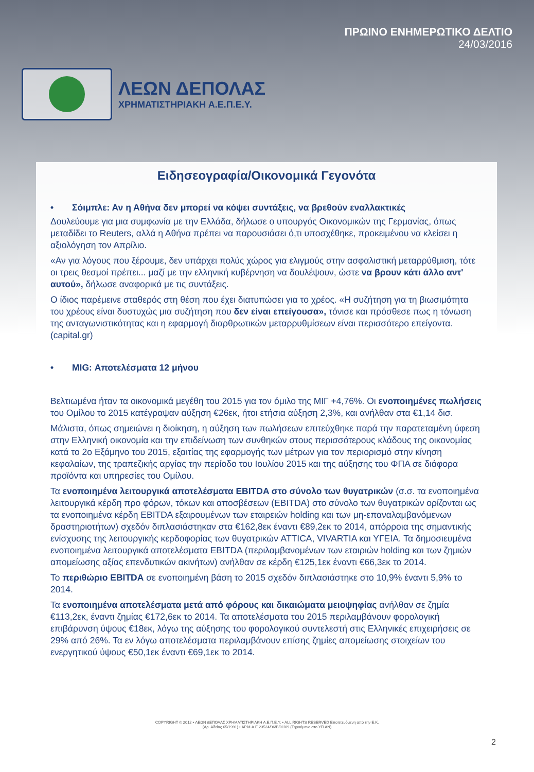ΛΕΩΝ ΔΕΠΟΛΑΣ
ΧΡΗΜΑΤΙΣΤΗΡΙΑΚΗ Α.Ε.Π.Ε.Υ.
ΠΡΩΙΝΟ ΕΝΗΜΕΡΩΤΙΚΟ ΔΕΛΤΙΟ
24/03/2016
Ειδησεογραφία/Οικονομικά Γεγονότα
• Σόιμπλε: Αν η Αθήνα δεν μπορεί να κόψει συντάξεις, να βρεθούν εναλλακτικές
Δουλεύουμε για μια συμφωνία με την Ελλάδα, δήλωσε ο υπουργός Οικονομικών της Γερμανίας, όπως μεταδίδει το Reuters, αλλά η Αθήνα πρέπει να παρουσιάσει ό,τι υποσχέθηκε, προκειμένου να κλείσει η αξιολόγηση τον Απρίλιο.
«Αν για λόγους που ξέρουμε, δεν υπάρχει πολύς χώρος για ελιγμούς στην ασφαλιστική μεταρρύθμιση, τότε οι τρεις θεσμοί πρέπει... μαζί με την ελληνική κυβέρνηση να δουλέψουν, ώστε να βρουν κάτι άλλο αντ' αυτού», δήλωσε αναφορικά με τις συντάξεις.
Ο ίδιος παρέμεινε σταθερός στη θέση που έχει διατυπώσει για το χρέος. «Η συζήτηση για τη βιωσιμότητα του χρέους είναι δυστυχώς μια συζήτηση που δεν είναι επείγουσα», τόνισε και πρόσθεσε πως η τόνωση της ανταγωνιστικότητας και η εφαρμογή διαρθρωτικών μεταρρυθμίσεων είναι περισσότερο επείγοντα. (capital.gr)
• MIG: Αποτελέσματα 12 μήνου
Βελτιωμένα ήταν τα οικονομικά μεγέθη του 2015 για τον όμιλο της ΜΙΓ +4,76%. Οι ενοποιημένες πωλήσεις του Ομίλου το 2015 κατέγραψαν αύξηση €26εκ, ήτοι ετήσια αύξηση 2,3%, και ανήλθαν στα €1,14 δισ.
Μάλιστα, όπως σημειώνει η διοίκηση, η αύξηση των πωλήσεων επιτεύχθηκε παρά την παρατεταμένη ύφεση στην Ελληνική οικονομία και την επιδείνωση των συνθηκών στους περισσότερους κλάδους της οικονομίας κατά το 2ο Εξάμηνο του 2015, εξαιτίας της εφαρμογής των μέτρων για τον περιορισμό στην κίνηση κεφαλαίων, της τραπεζικής αργίας την περίοδο του Ιουλίου 2015 και της αύξησης του ΦΠΑ σε διάφορα προϊόντα και υπηρεσίες του Ομίλου.
Τα ενοποιημένα λειτουργικά αποτελέσματα EBITDA στο σύνολο των θυγατρικών (σ.σ. τα ενοποιημένα λειτουργικά κέρδη προ φόρων, τόκων και αποσβέσεων (EBITDA) στο σύνολο των θυγατρικών ορίζονται ως τα ενοποιημένα κέρδη EBITDA εξαιρουμένων των εταιρειών holding και των μη-επαναλαμβανόμενων δραστηριοτήτων) σχεδόν διπλασιάστηκαν στα €162,8εκ έναντι €89,2εκ το 2014, απόρροια της σημαντικής ενίσχυσης της λειτουργικής κερδοφορίας των θυγατρικών ATTICA, VIVARTIA και ΥΓΕΙΑ. Τα δημοσιευμένα ενοποιημένα λειτουργικά αποτελέσματα EBITDA (περιλαμβανομένων των εταιριών holding και των ζημιών απομείωσης αξίας επενδυτικών ακινήτων) ανήλθαν σε κέρδη €125,1εκ έναντι €66,3εκ το 2014.
Το περιθώριο EBITDA σε ενοποιημένη βάση το 2015 σχεδόν διπλασιάστηκε στο 10,9% έναντι 5,9% το 2014.
Τα ενοποιημένα αποτελέσματα μετά από φόρους και δικαιώματα μειοψηφίας ανήλθαν σε ζημία €113,2εκ, έναντι ζημίας €172,6εκ το 2014. Τα αποτελέσματα του 2015 περιλαμβάνουν φορολογική επιβάρυνση ύψους €18εκ, λόγω της αύξησης του φορολογικού συντελεστή στις Ελληνικές επιχειρήσεις σε 29% από 26%. Τα εν λόγω αποτελέσματα περιλαμβάνουν επίσης ζημίες απομείωσης στοιχείων του ενεργητικού ύψους €50,1εκ έναντι €69,1εκ το 2014.
2
COPYRIGHT © 2012 • ΛΕΩΝ ΔΕΠΟΛΑΣ ΧΡΗΜΑΤΙΣΤΗΡΙΑΚΗ Α.Ε.Π.Ε.Υ. • ALL RIGHTS RESERVED Εποπτευόμενη από την Ε.Κ.
(Αρ. Αδείας 65/1991) • ΑΡ.Μ.Α.Ε 23524/06/Β/91/09 (Τηρούμενο στο ΥΠ.ΑΝ)